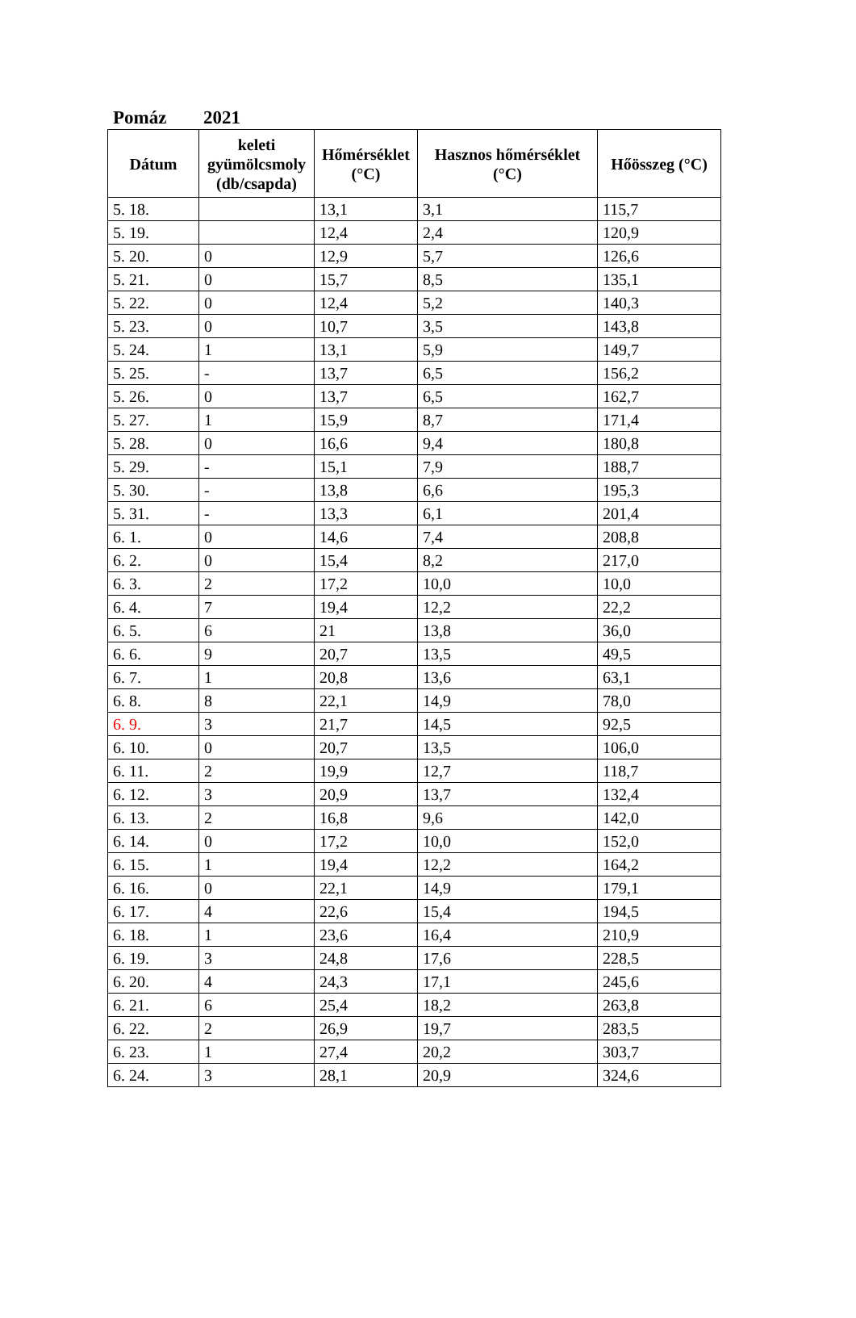Pomáz 2021
| Dátum | keleti gyümölcsmoly (db/csapda) | Hőmérséklet (°C) | Hasznos hőmérséklet (°C) | Hőösszeg (°C) |
| --- | --- | --- | --- | --- |
| 5. 18. | | 13,1 | 3,1 | 115,7 |
| 5. 19. | | 12,4 | 2,4 | 120,9 |
| 5. 20. | 0 | 12,9 | 5,7 | 126,6 |
| 5. 21. | 0 | 15,7 | 8,5 | 135,1 |
| 5. 22. | 0 | 12,4 | 5,2 | 140,3 |
| 5. 23. | 0 | 10,7 | 3,5 | 143,8 |
| 5. 24. | 1 | 13,1 | 5,9 | 149,7 |
| 5. 25. | - | 13,7 | 6,5 | 156,2 |
| 5. 26. | 0 | 13,7 | 6,5 | 162,7 |
| 5. 27. | 1 | 15,9 | 8,7 | 171,4 |
| 5. 28. | 0 | 16,6 | 9,4 | 180,8 |
| 5. 29. | - | 15,1 | 7,9 | 188,7 |
| 5. 30. | - | 13,8 | 6,6 | 195,3 |
| 5. 31. | - | 13,3 | 6,1 | 201,4 |
| 6. 1. | 0 | 14,6 | 7,4 | 208,8 |
| 6. 2. | 0 | 15,4 | 8,2 | 217,0 |
| 6. 3. | 2 | 17,2 | 10,0 | 10,0 |
| 6. 4. | 7 | 19,4 | 12,2 | 22,2 |
| 6. 5. | 6 | 21 | 13,8 | 36,0 |
| 6. 6. | 9 | 20,7 | 13,5 | 49,5 |
| 6. 7. | 1 | 20,8 | 13,6 | 63,1 |
| 6. 8. | 8 | 22,1 | 14,9 | 78,0 |
| 6. 9. | 3 | 21,7 | 14,5 | 92,5 |
| 6. 10. | 0 | 20,7 | 13,5 | 106,0 |
| 6. 11. | 2 | 19,9 | 12,7 | 118,7 |
| 6. 12. | 3 | 20,9 | 13,7 | 132,4 |
| 6. 13. | 2 | 16,8 | 9,6 | 142,0 |
| 6. 14. | 0 | 17,2 | 10,0 | 152,0 |
| 6. 15. | 1 | 19,4 | 12,2 | 164,2 |
| 6. 16. | 0 | 22,1 | 14,9 | 179,1 |
| 6. 17. | 4 | 22,6 | 15,4 | 194,5 |
| 6. 18. | 1 | 23,6 | 16,4 | 210,9 |
| 6. 19. | 3 | 24,8 | 17,6 | 228,5 |
| 6. 20. | 4 | 24,3 | 17,1 | 245,6 |
| 6. 21. | 6 | 25,4 | 18,2 | 263,8 |
| 6. 22. | 2 | 26,9 | 19,7 | 283,5 |
| 6. 23. | 1 | 27,4 | 20,2 | 303,7 |
| 6. 24. | 3 | 28,1 | 20,9 | 324,6 |